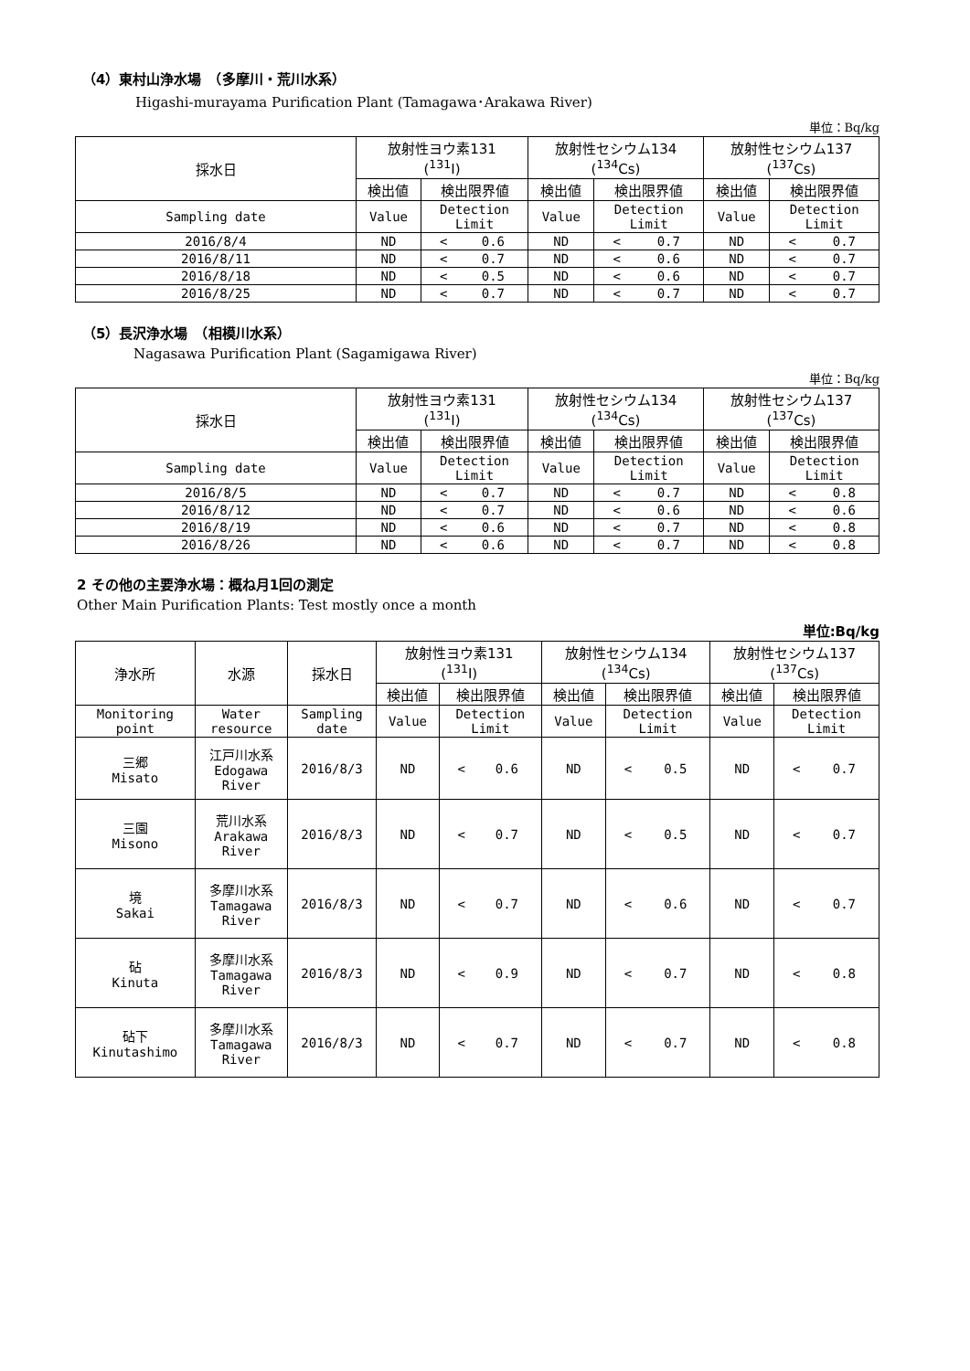（4）東村山浄水場　（多摩川・荒川水系）
Higashi-murayama Purification Plant (Tamagawa･Arakawa River)
単位：Bq/kg
| 採水日 | 放射性ヨウ素131 (<sup>131</sup>I) | | | 放射性セシウム134 (<sup>134</sup>Cs) | | | 放射性セシウム137 (<sup>137</sup>Cs) | | |
| --- | --- | --- | --- | --- | --- | --- | --- | --- | --- |
| | 検出値 | 検出限界値 | | 検出値 | 検出限界値 | | 検出値 | 検出限界値 | |
| Sampling date | Value | Detection Limit | | Value | Detection Limit | | Value | Detection Limit | |
| 2016/8/4 | ND | < | 0.6 | ND | < | 0.7 | ND | < | 0.7 |
| 2016/8/11 | ND | < | 0.7 | ND | < | 0.6 | ND | < | 0.7 |
| 2016/8/18 | ND | < | 0.5 | ND | < | 0.6 | ND | < | 0.7 |
| 2016/8/25 | ND | < | 0.7 | ND | < | 0.7 | ND | < | 0.7 |
（5）長沢浄水場　（相模川水系）
Nagasawa Purification Plant (Sagamigawa River)
単位：Bq/kg
| 採水日 | 放射性ヨウ素131 (<sup>131</sup>I) | | | 放射性セシウム134 (<sup>134</sup>Cs) | | | 放射性セシウム137 (<sup>137</sup>Cs) | | |
| --- | --- | --- | --- | --- | --- | --- | --- | --- | --- |
| | 検出値 | 検出限界値 | | 検出値 | 検出限界値 | | 検出値 | 検出限界値 | |
| Sampling date | Value | Detection Limit | | Value | Detection Limit | | Value | Detection Limit | |
| 2016/8/5 | ND | < | 0.7 | ND | < | 0.7 | ND | < | 0.8 |
| 2016/8/12 | ND | < | 0.7 | ND | < | 0.6 | ND | < | 0.6 |
| 2016/8/19 | ND | < | 0.6 | ND | < | 0.7 | ND | < | 0.8 |
| 2016/8/26 | ND | < | 0.6 | ND | < | 0.7 | ND | < | 0.8 |
2 その他の主要浄水場：概ね月1回の測定
Other Main Purification Plants: Test mostly once a month
単位:Bq/kg
| 浄水所 | 水源 | 採水日 | 放射性ヨウ素131 (<sup>131</sup>I) | | | 放射性セシウム134 (<sup>134</sup>Cs) | | | 放射性セシウム137 (<sup>137</sup>Cs) | | |
| --- | --- | --- | --- | --- | --- | --- | --- | --- | --- | --- | --- |
| | | | 検出値 | 検出限界値 | | 検出値 | 検出限界値 | | 検出値 | 検出限界値 | |
| Monitoring point | Water resource | Sampling date | Value | Detection Limit | | Value | Detection Limit | | Value | Detection Limit | |
| 三郷 Misato | 江戸川水系 Edogawa River | 2016/8/3 | ND | < | 0.6 | ND | < | 0.5 | ND | < | 0.7 |
| 三園 Misono | 荒川水系 Arakawa River | 2016/8/3 | ND | < | 0.7 | ND | < | 0.5 | ND | < | 0.7 |
| 境 Sakai | 多摩川水系 Tamagawa River | 2016/8/3 | ND | < | 0.7 | ND | < | 0.6 | ND | < | 0.7 |
| 砧 Kinuta | 多摩川水系 Tamagawa River | 2016/8/3 | ND | < | 0.9 | ND | < | 0.7 | ND | < | 0.8 |
| 砧下 Kinutashimo | 多摩川水系 Tamagawa River | 2016/8/3 | ND | < | 0.7 | ND | < | 0.7 | ND | < | 0.8 |